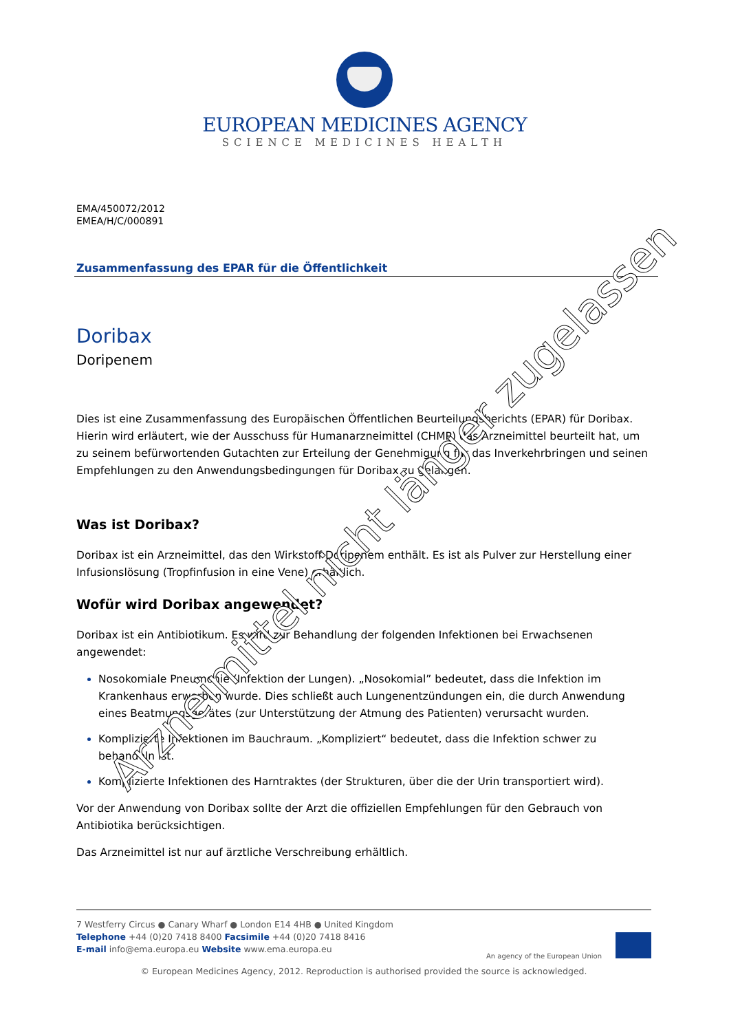EUROPEAN MEDICINES AGENCY
SCIENCE MEDICINES HEALTH
EMA/450072/2012
EMEA/H/C/000891
Zusammenfassung des EPAR für die Öffentlichkeit
Doribax
Doripenem
Dies ist eine Zusammenfassung des Europäischen Öffentlichen Beurteilungsberichts (EPAR) für Doribax. Hierin wird erläutert, wie der Ausschuss für Humanarzneimittel (CHMP) das Arzneimittel beurteilt hat, um zu seinem befürwortenden Gutachten zur Erteilung der Genehmigung für das Inverkehrbringen und seinen Empfehlungen zu den Anwendungsbedingungen für Doribax zu gelangen.
Was ist Doribax?
Doribax ist ein Arzneimittel, das den Wirkstoff Doripenem enthält. Es ist als Pulver zur Herstellung einer Infusionslösung (Tropfinfusion in eine Vene) erhältlich.
Wofür wird Doribax angewendet?
Doribax ist ein Antibiotikum. Es wird zur Behandlung der folgenden Infektionen bei Erwachsenen angewendet:
Nosokomiale Pneumonie (Infektion der Lungen). „Nosokomial” bedeutet, dass die Infektion im Krankenhaus erworben wurde. Dies schließt auch Lungenentzündungen ein, die durch Anwendung eines Beatmungsgerätes (zur Unterstützung der Atmung des Patienten) verursacht wurden.
Komplizierte Infektionen im Bauchraum. „Kompliziert“ bedeutet, dass die Infektion schwer zu behandeln ist.
Komplizierte Infektionen des Harntraktes (der Strukturen, über die der Urin transportiert wird).
Vor der Anwendung von Doribax sollte der Arzt die offiziellen Empfehlungen für den Gebrauch von Antibiotika berücksichtigen.
Das Arzneimittel ist nur auf ärztliche Verschreibung erhältlich.
7 Westferry Circus ● Canary Wharf ● London E14 4HB ● United Kingdom
Telephone +44 (0)20 7418 8400 Facsimile +44 (0)20 7418 8416
E-mail info@ema.europa.eu Website www.ema.europa.eu
An agency of the European Union
© European Medicines Agency, 2012. Reproduction is authorised provided the source is acknowledged.
Arzneimittel nicht länger zugelassen